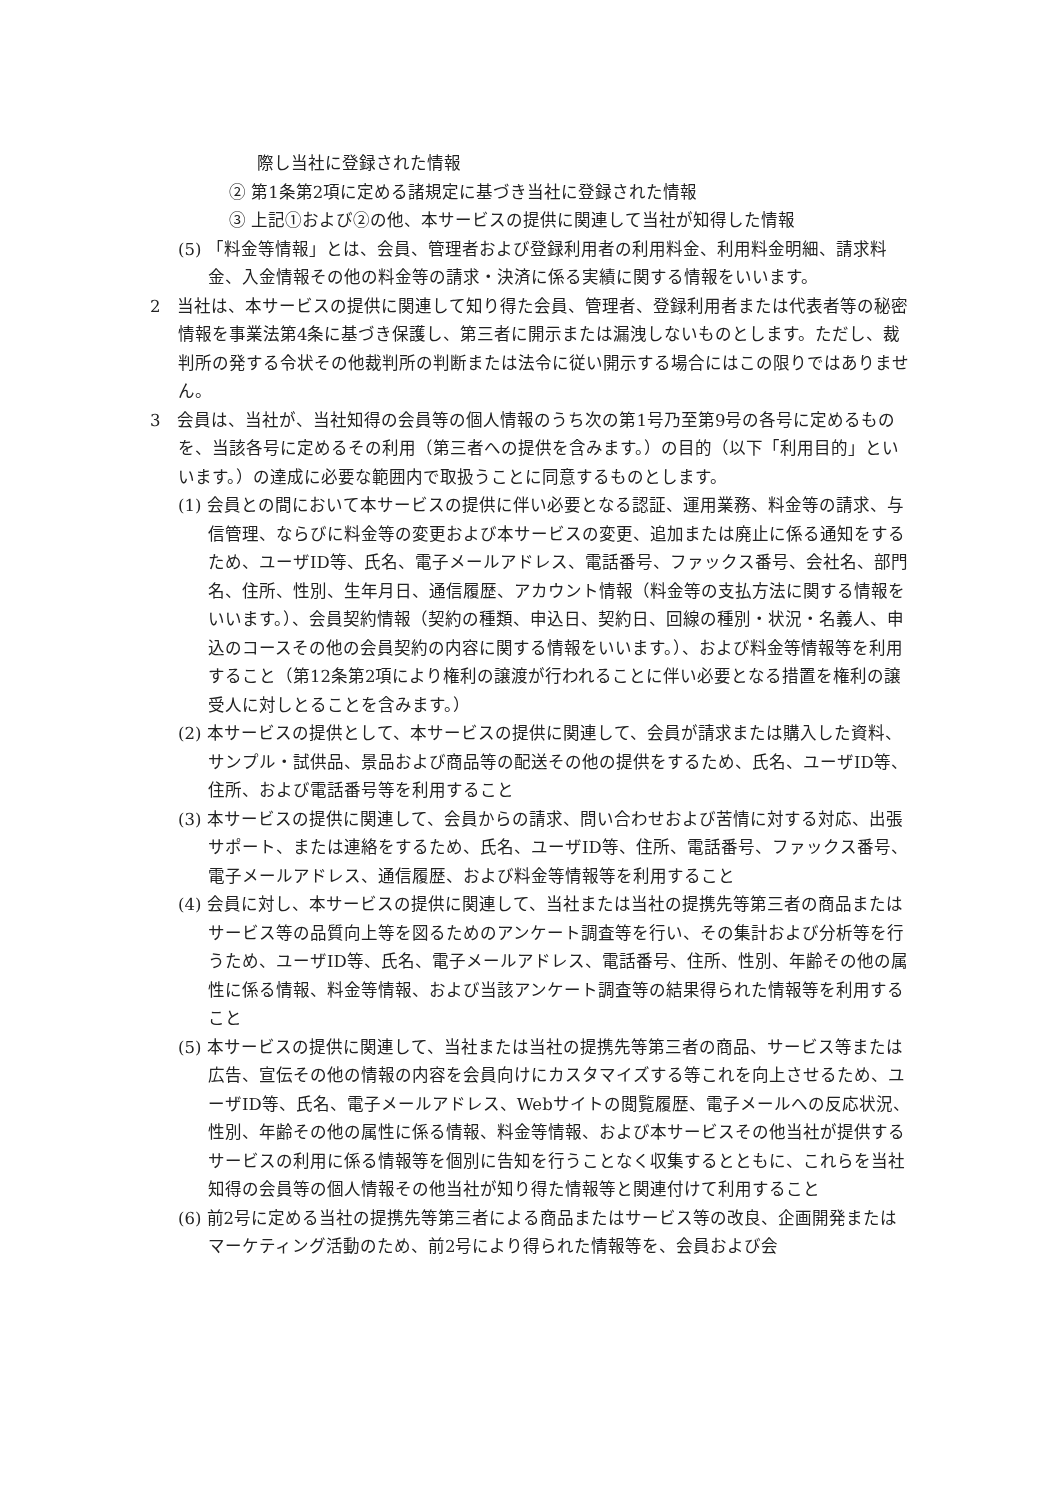際し当社に登録された情報
② 第1条第2項に定める諸規定に基づき当社に登録された情報
③ 上記①および②の他、本サービスの提供に関連して当社が知得した情報
(5) 「料金等情報」とは、会員、管理者および登録利用者の利用料金、利用料金明細、請求料金、入金情報その他の料金等の請求・決済に係る実績に関する情報をいいます。
2　当社は、本サービスの提供に関連して知り得た会員、管理者、登録利用者または代表者等の秘密情報を事業法第4条に基づき保護し、第三者に開示または漏洩しないものとします。ただし、裁判所の発する令状その他裁判所の判断または法令に従い開示する場合にはこの限りではありません。
3　会員は、当社が、当社知得の会員等の個人情報のうち次の第1号乃至第9号の各号に定めるものを、当該各号に定めるその利用（第三者への提供を含みます。）の目的（以下「利用目的」といいます。）の達成に必要な範囲内で取扱うことに同意するものとします。
(1) 会員との間において本サービスの提供に伴い必要となる認証、運用業務、料金等の請求、与信管理、ならびに料金等の変更および本サービスの変更、追加または廃止に係る通知をするため、ユーザID等、氏名、電子メールアドレス、電話番号、ファックス番号、会社名、部門名、住所、性別、生年月日、通信履歴、アカウント情報（料金等の支払方法に関する情報をいいます。）、会員契約情報（契約の種類、申込日、契約日、回線の種別・状況・名義人、申込のコースその他の会員契約の内容に関する情報をいいます。）、および料金等情報等を利用すること（第12条第2項により権利の譲渡が行われることに伴い必要となる措置を権利の譲受人に対しとることを含みます。）
(2) 本サービスの提供として、本サービスの提供に関連して、会員が請求または購入した資料、サンプル・試供品、景品および商品等の配送その他の提供をするため、氏名、ユーザID等、住所、および電話番号等を利用すること
(3) 本サービスの提供に関連して、会員からの請求、問い合わせおよび苦情に対する対応、出張サポート、または連絡をするため、氏名、ユーザID等、住所、電話番号、ファックス番号、電子メールアドレス、通信履歴、および料金等情報等を利用すること
(4) 会員に対し、本サービスの提供に関連して、当社または当社の提携先等第三者の商品またはサービス等の品質向上等を図るためのアンケート調査等を行い、その集計および分析等を行うため、ユーザID等、氏名、電子メールアドレス、電話番号、住所、性別、年齢その他の属性に係る情報、料金等情報、および当該アンケート調査等の結果得られた情報等を利用すること
(5) 本サービスの提供に関連して、当社または当社の提携先等第三者の商品、サービス等または広告、宣伝その他の情報の内容を会員向けにカスタマイズする等これを向上させるため、ユーザID等、氏名、電子メールアドレス、Webサイトの閲覧履歴、電子メールへの反応状況、性別、年齢その他の属性に係る情報、料金等情報、および本サービスその他当社が提供するサービスの利用に係る情報等を個別に告知を行うことなく収集するとともに、これらを当社知得の会員等の個人情報その他当社が知り得た情報等と関連付けて利用すること
(6) 前2号に定める当社の提携先等第三者による商品またはサービス等の改良、企画開発またはマーケティング活動のため、前2号により得られた情報等を、会員および会